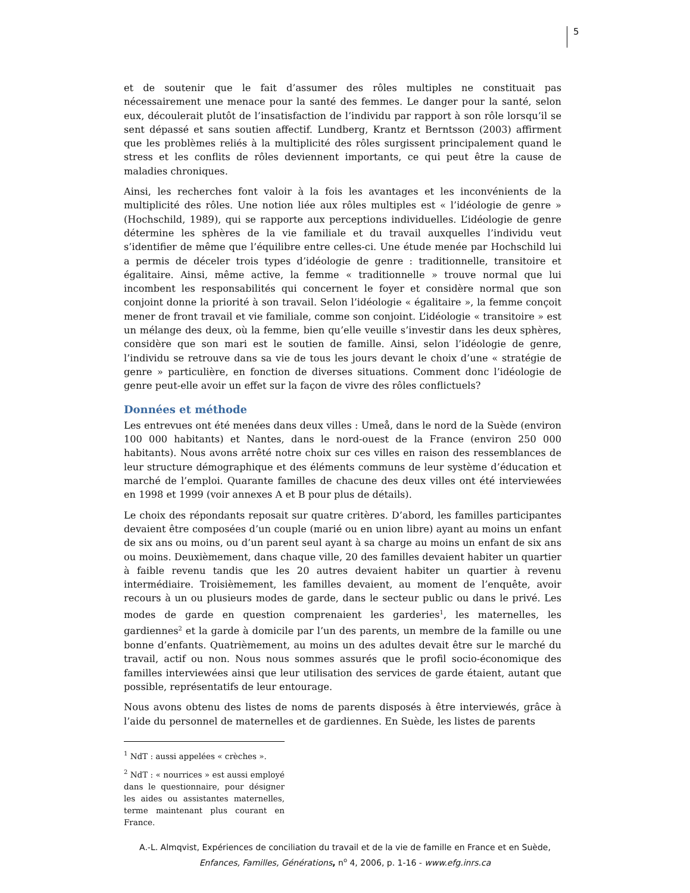5
et de soutenir que le fait d’assumer des rôles multiples ne constituait pas nécessairement une menace pour la santé des femmes. Le danger pour la santé, selon eux, découlerait plutôt de l’insatisfaction de l’individu par rapport à son rôle lorsqu’il se sent dépassé et sans soutien affectif. Lundberg, Krantz et Berntsson (2003) affirment que les problèmes reliés à la multiplicité des rôles surgissent principalement quand le stress et les conflits de rôles deviennent importants, ce qui peut être la cause de maladies chroniques.
Ainsi, les recherches font valoir à la fois les avantages et les inconvénients de la multiplicité des rôles. Une notion liée aux rôles multiples est « l’idéologie de genre » (Hochschild, 1989), qui se rapporte aux perceptions individuelles. L’idéologie de genre détermine les sphères de la vie familiale et du travail auxquelles l’individu veut s’identifier de même que l’équilibre entre celles-ci. Une étude menée par Hochschild lui a permis de déceler trois types d’idéologie de genre : traditionnelle, transitoire et égalitaire. Ainsi, même active, la femme « traditionnelle » trouve normal que lui incombent les responsabilités qui concernent le foyer et considère normal que son conjoint donne la priorité à son travail. Selon l’idéologie « égalitaire », la femme conçoit mener de front travail et vie familiale, comme son conjoint. L’idéologie « transitoire » est un mélange des deux, où la femme, bien qu’elle veuille s’investir dans les deux sphères, considère que son mari est le soutien de famille. Ainsi, selon l’idéologie de genre, l’individu se retrouve dans sa vie de tous les jours devant le choix d’une « stratégie de genre » particulière, en fonction de diverses situations. Comment donc l’idéologie de genre peut-elle avoir un effet sur la façon de vivre des rôles conflictuels?
Données et méthode
Les entrevues ont été menées dans deux villes : Umeå, dans le nord de la Suède (environ 100 000 habitants) et Nantes, dans le nord-ouest de la France (environ 250 000 habitants). Nous avons arrêté notre choix sur ces villes en raison des ressemblances de leur structure démographique et des éléments communs de leur système d’éducation et marché de l’emploi. Quarante familles de chacune des deux villes ont été interviewées en 1998 et 1999 (voir annexes A et B pour plus de détails).
Le choix des répondants reposait sur quatre critères. D’abord, les familles participantes devaient être composées d’un couple (marié ou en union libre) ayant au moins un enfant de six ans ou moins, ou d’un parent seul ayant à sa charge au moins un enfant de six ans ou moins. Deuxièmement, dans chaque ville, 20 des familles devaient habiter un quartier à faible revenu tandis que les 20 autres devaient habiter un quartier à revenu intermédiaire. Troisièmement, les familles devaient, au moment de l’enquête, avoir recours à un ou plusieurs modes de garde, dans le secteur public ou dans le privé. Les modes de garde en question comprenaient les garderies<sup>1</sup>, les maternelles, les gardiennes<sup>2</sup> et la garde à domicile par l’un des parents, un membre de la famille ou une bonne d’enfants. Quatrièmement, au moins un des adultes devait être sur le marché du travail, actif ou non. Nous nous sommes assurés que le profil socio-économique des familles interviewées ainsi que leur utilisation des services de garde étaient, autant que possible, représentatifs de leur entourage.
Nous avons obtenu des listes de noms de parents disposés à être interviewés, grâce à l’aide du personnel de maternelles et de gardiennes. En Suède, les listes de parents
<sup>1</sup> NdT : aussi appelées « crèches ».
<sup>2</sup> NdT : « nourrices » est aussi employé dans le questionnaire, pour désigner les aides ou assistantes maternelles, terme maintenant plus courant en France.
A.-L. Almqvist, Expériences de conciliation du travail et de la vie de famille en France et en Suède,
Enfances, Familles, Générations, n<sup>o</sup> 4, 2006, p. 1-16 - www.efg.inrs.ca